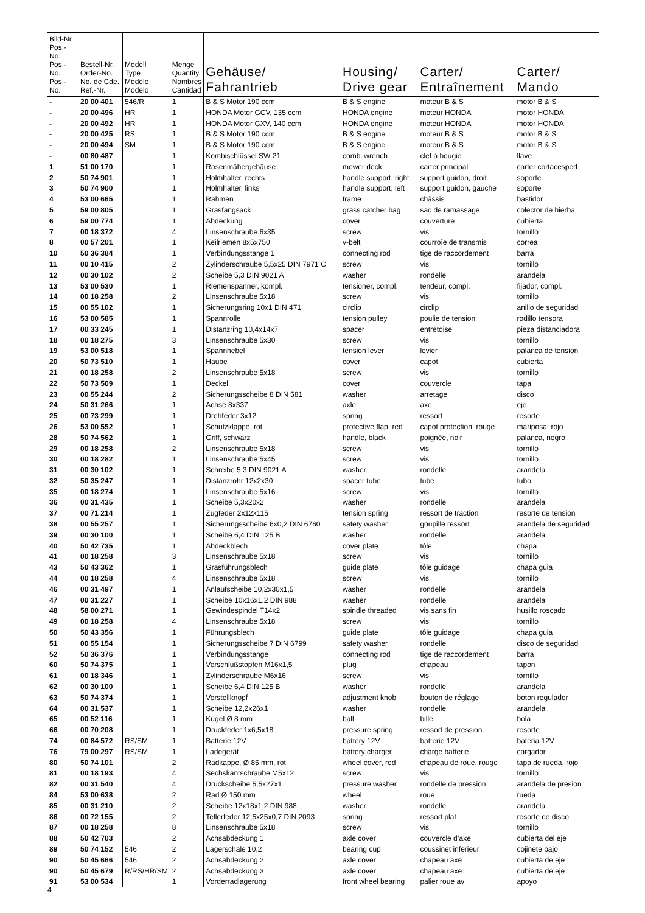| Bild-Nr. Pos.-No. Pos.-No. Pos.-No. | Bestell-Nr. Order-No. No. de Cde. Ref.-Nr. | Modell Type Modéle Modelo | Menge Quantity Nombres Cantidad | Gehäuse/ Fahrantrieb | Housing/ Drive gear | Carter/ Entraînement | Carter/ Mando |
| --- | --- | --- | --- | --- | --- | --- | --- |
| - | 20 00 401 | 546/R | 1 | B & S Motor 190 ccm | B & S engine | moteur B & S | motor B & S |
| - | 20 00 496 | HR | 1 | HONDA Motor GCV, 135 ccm | HONDA engine | moteur HONDA | motor HONDA |
| - | 20 00 492 | HR | 1 | HONDA Motor GXV, 140 ccm | HONDA engine | moteur HONDA | motor HONDA |
| - | 20 00 425 | RS | 1 | B & S Motor 190 ccm | B & S engine | moteur B & S | motor B & S |
| - | 20 00 494 | SM | 1 | B & S Motor 190 ccm | B & S engine | moteur B & S | motor B & S |
| - | 00 80 487 | | 1 | Kombischlüssel SW 21 | combi wrench | clef à bougie | llave |
| 1 | 51 00 170 | | 1 | Rasenmähergehäuse | mower deck | carter principal | carter cortacesped |
| 2 | 50 74 901 | | 1 | Holmhalter, rechts | handle support, right | support guidon, droit | soporte |
| 3 | 50 74 900 | | 1 | Holmhalter, links | handle support, left | support guidon, gauche | soporte |
| 4 | 53 00 665 | | 1 | Rahmen | frame | châssis | bastidor |
| 5 | 59 00 805 | | 1 | Grasfangsack | grass catcher bag | sac de ramassage | colector de hierba |
| 6 | 59 00 774 | | 1 | Abdeckung | cover | couverture | cubierta |
| 7 | 00 18 372 | | 4 | Linsenschraube 6x35 | screw | vis | tornillo |
| 8 | 00 57 201 | | 1 | Keilriemen 8x5x750 | v-belt | courroîe de transmis | correa |
| 10 | 50 36 384 | | 1 | Verbindungsstange 1 | connecting rod | tige de raccordement | barra |
| 11 | 00 10 415 | | 2 | Zylinderschraube 5,5x25 DIN 7971 C | screw | vis | tornillo |
| 12 | 00 30 102 | | 2 | Scheibe 5,3 DIN 9021 A | washer | rondelle | arandela |
| 13 | 53 00 530 | | 1 | Riemenspanner, kompl. | tensioner, compl. | tendeur, compl. | fijador, compl. |
| 14 | 00 18 258 | | 2 | Linsenschraube 5x18 | screw | vis | tornillo |
| 15 | 00 55 102 | | 1 | Sicherungsring 10x1 DIN 471 | circlip | circlip | anillo de seguridad |
| 16 | 53 00 585 | | 1 | Spannrolle | tension pulley | poulie de tension | rodillo tensora |
| 17 | 00 33 245 | | 1 | Distanzring 10,4x14x7 | spacer | entretoise | pieza distanciadora |
| 18 | 00 18 275 | | 3 | Linsenschraube 5x30 | screw | vis | tornillo |
| 19 | 53 00 518 | | 1 | Spannhebel | tension lever | levier | palanca de tension |
| 20 | 50 73 510 | | 1 | Haube | cover | capot | cubierta |
| 21 | 00 18 258 | | 2 | Linsenschraube 5x18 | screw | vis | tornillo |
| 22 | 50 73 509 | | 1 | Deckel | cover | couvercle | tapa |
| 23 | 00 55 244 | | 2 | Sicherungsscheibe 8 DIN 581 | washer | arretage | disco |
| 24 | 50 31 266 | | 1 | Achse 8x337 | axle | axe | eje |
| 25 | 00 73 299 | | 1 | Drehfeder 3x12 | spring | ressort | resorte |
| 26 | 53 00 552 | | 1 | Schutzklappe, rot | protective flap, red | capot protection, rouge | mariposa, rojo |
| 28 | 50 74 562 | | 1 | Griff, schwarz | handle, black | poignée, noir | palanca, negro |
| 29 | 00 18 258 | | 2 | Linsenschraube 5x18 | screw | vis | tornillo |
| 30 | 00 18 282 | | 1 | Linsenschraube 5x45 | screw | vis | tornillo |
| 31 | 00 30 102 | | 1 | Schreibe 5,3 DIN 9021 A | washer | rondelle | arandela |
| 32 | 50 35 247 | | 1 | Distanzrohr 12x2x30 | spacer tube | tube | tubo |
| 35 | 00 18 274 | | 1 | Linsenschraube 5x16 | screw | vis | tornillo |
| 36 | 00 31 435 | | 1 | Scheibe 5,3x20x2 | washer | rondelle | arandela |
| 37 | 00 71 214 | | 1 | Zugfeder 2x12x115 | tension spring | ressort de traction | resorte de tension |
| 38 | 00 55 257 | | 1 | Sicherungsscheibe 6x0,2 DIN 6760 | safety washer | goupille ressort | arandela de seguridad |
| 39 | 00 30 100 | | 1 | Scheibe 6,4 DIN 125 B | washer | rondelle | arandela |
| 40 | 50 42 735 | | 1 | Abdeckblech | cover plate | tôle | chapa |
| 41 | 00 18 258 | | 3 | Linsenschraube 5x18 | screw | vis | tornillo |
| 43 | 50 43 362 | | 1 | Grasführungsblech | guide plate | tôle guidage | chapa guia |
| 44 | 00 18 258 | | 4 | Linsenschraube 5x18 | screw | vis | tornillo |
| 46 | 00 31 497 | | 1 | Anlaufscheibe 10,2x30x1,5 | washer | rondelle | arandela |
| 47 | 00 31 227 | | 1 | Scheibe 10x16x1,2 DIN 988 | washer | rondelle | arandela |
| 48 | 58 00 271 | | 1 | Gewindespindel T14x2 | spindle threaded | vis sans fin | husillo roscado |
| 49 | 00 18 258 | | 4 | Linsenschraube 5x18 | screw | vis | tornillo |
| 50 | 50 43 356 | | 1 | Führungsblech | guide plate | tôle guidage | chapa guia |
| 51 | 00 55 154 | | 1 | Sicherungsscheibe 7 DIN 6799 | safety washer | rondelle | disco de seguridad |
| 52 | 50 36 376 | | 1 | Verbindungsstange | connecting rod | tige de raccordement | barra |
| 60 | 50 74 375 | | 1 | Verschlußstopfen M16x1,5 | plug | chapeau | tapon |
| 61 | 00 18 346 | | 1 | Zylinderschraube M6x16 | screw | vis | tornillo |
| 62 | 00 30 100 | | 1 | Scheibe 6,4 DIN 125 B | washer | rondelle | arandela |
| 63 | 50 74 374 | | 1 | Verstellknopf | adjustment knob | bouton de réglage | boton regulador |
| 64 | 00 31 537 | | 1 | Scheibe 12,2x26x1 | washer | rondelle | arandela |
| 65 | 00 52 116 | | 1 | Kugel Ø 8 mm | ball | bille | bola |
| 66 | 00 70 208 | | 1 | Druckfeder 1x6,5x18 | pressure spring | ressort de pression | resorte |
| 74 | 00 84 572 | RS/SM | 1 | Batterie 12V | battery 12V | batterie 12V | bateria 12V |
| 76 | 79 00 297 | RS/SM | 1 | Ladegerät | battery charger | charge batterie | cargador |
| 80 | 50 74 101 | | 2 | Radkappe, Ø 85 mm, rot | wheel cover, red | chapeau de roue, rouge | tapa de rueda, rojo |
| 81 | 00 18 193 | | 4 | Sechskantschraube M5x12 | screw | vis | tornillo |
| 82 | 00 31 540 | | 4 | Druckscheibe 5,5x27x1 | pressure washer | rondelle de pression | arandela de presion |
| 84 | 53 00 638 | | 2 | Rad Ø 150 mm | wheel | roue | rueda |
| 85 | 00 31 210 | | 2 | Scheibe 12x18x1,2 DIN 988 | washer | rondelle | arandela |
| 86 | 00 72 155 | | 2 | Tellerfeder 12,5x25x0,7 DIN 2093 | spring | ressort plat | resorte de disco |
| 87 | 00 18 258 | | 8 | Linsenschraube 5x18 | screw | vis | tornillo |
| 88 | 50 42 703 | | 2 | Achsabdeckung 1 | axle cover | couvercle d’axe | cubierta del eje |
| 89 | 50 74 152 | 546 | 2 | Lagerschale 10,2 | bearing cup | coussinet inferieur | cojinete bajo |
| 90 | 50 45 666 | 546 | 2 | Achsabdeckung 2 | axle cover | chapeau axe | cubierta de eje |
| 90 | 50 45 679 | R/RS/HR/SM | 2 | Achsabdeckung 3 | axle cover | chapeau axe | cubierta de eje |
| 91 | 53 00 534 | | 1 | Vorderradlagerung | front wheel bearing | palier roue av | apoyo |
4